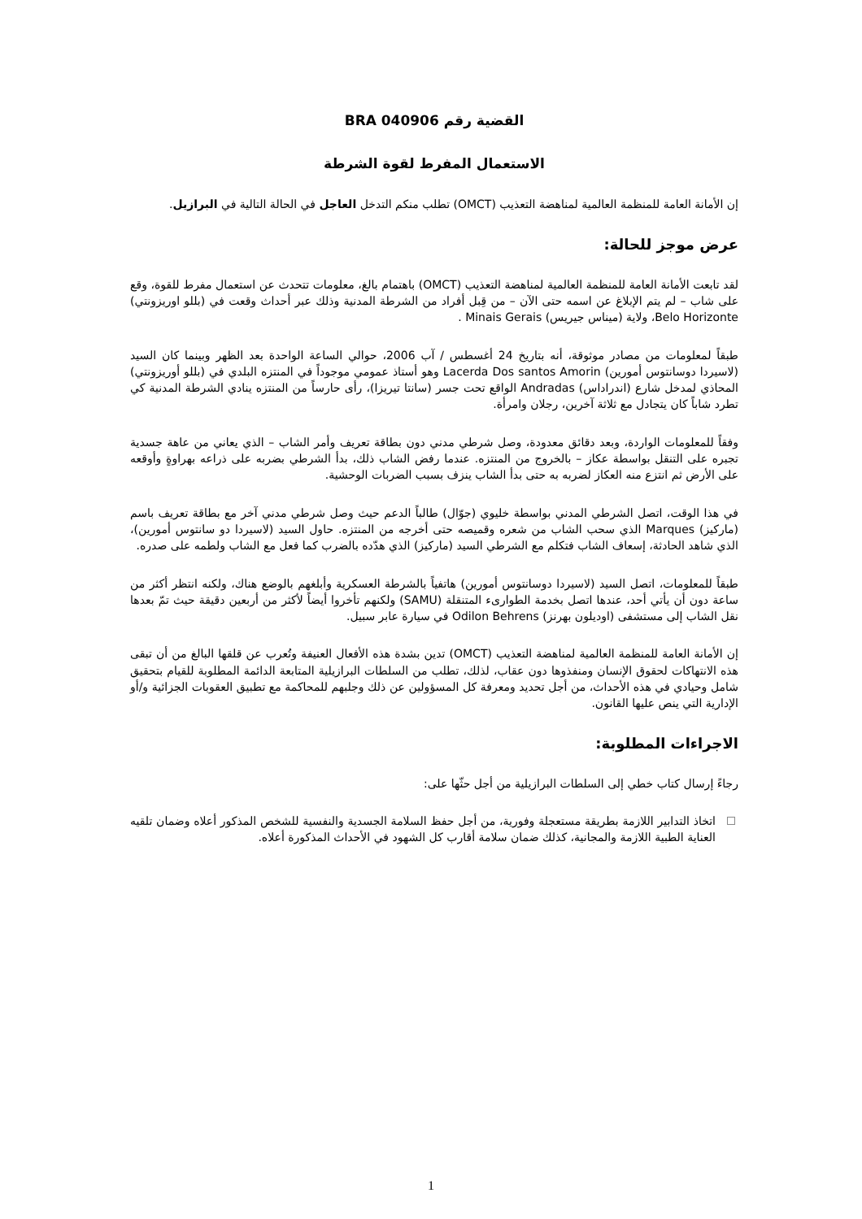القضية رقم BRA 040906
الاستعمال المفرط لقوة الشرطة
إن الأمانة العامة للمنظمة العالمية لمناهضة التعذيب (OMCT) تطلب منكم التدخل العاجل في الحالة التالية في البرازيل.
عرض موجز للحالة:
لقد تابعت الأمانة العامة للمنظمة العالمية لمناهضة التعذيب (OMCT) باهتمام بالغ، معلومات تتحدث عن استعمال مفرط للقوة، وقع على شاب – لم يتم الإبلاغ عن اسمه حتى الآن – من قِبل أفراد من الشرطة المدنية وذلك عبر أحداث وقعت في (بللو اوريزونتي) Belo Horizonte، ولاية (ميناس جيريس) Minais Gerais .
طبقاً لمعلومات من مصادر موثوقة، أنه بتاريخ 24 أغسطس / آب 2006، حوالي الساعة الواحدة بعد الظهر وبينما كان السيد (لاسيردا دوسانتوس أمورين) Lacerda Dos santos Amorin وهو أستاذ عمومي موجوداً في المنتزه البلدي في (بللو أوريزونتي) المحاذي لمدخل شارع (اندراداس) Andradas الواقع تحت جسر (سانتا تيريزا)، رأى حارساً من المنتزه ينادي الشرطة المدنية كي تطرد شاباً كان يتجادل مع ثلاثة آخرين، رجلان وامرأة.
وفقاً للمعلومات الواردة، وبعد دقائق معدودة، وصل شرطي مدني دون بطاقة تعريف وأمر الشاب – الذي يعاني من عاهة جسدية تجبره على التنقل بواسطة عكاز – بالخروج من المنتزه. عندما رفض الشاب ذلك، بدأ الشرطي بضربه على ذراعه بهراوةٍ وأوقعه على الأرض ثم انتزع منه العكاز لضربه به حتى بدأ الشاب ينزف بسبب الضربات الوحشية.
في هذا الوقت، اتصل الشرطي المدني بواسطة خليوي (جوّال) طالباً الدعم حيث وصل شرطي مدني آخر مع بطاقة تعريف باسم (ماركيز) Marques الذي سحب الشاب من شعره وقميصه حتى أخرجه من المنتزه. حاول السيد (لاسيردا دو سانتوس أمورين)، الذي شاهد الحادثة، إسعاف الشاب فتكلم مع الشرطي السيد (ماركيز) الذي هدّده بالضرب كما فعل مع الشاب ولطمه على صدره.
طبقاً للمعلومات، اتصل السيد (لاسيردا دوسانتوس أمورين) هاتفياً بالشرطة العسكرية وأبلغهم بالوضع هناك، ولكنه انتظر أكثر من ساعة دون أن يأتي أحد، عندها اتصل بخدمة الطوارىء المتنقلة (SAMU) ولكنهم تأخروا أيضاً لأكثر من أربعين دقيقة حيث تمّ بعدها نقل الشاب إلى مستشفى (اوديلون بهرنز) Odilon Behrens في سيارة عابر سبيل.
إن الأمانة العامة للمنظمة العالمية لمناهضة التعذيب (OMCT) تدين بشدة هذه الأفعال العنيفة وتُعرب عن قلقها البالغ من أن تبقى هذه الانتهاكات لحقوق الإنسان ومنفذوها دون عقاب، لذلك، تطلب من السلطات البرازيلية المتابعة الدائمة المطلوبة للقيام بتحقيق شامل وحيادي في هذه الأحداث، من أجل تحديد ومعرفة كل المسؤولين عن ذلك وجلبهم للمحاكمة مع تطبيق العقوبات الجزائية و/أو الإدارية التي ينص عليها القانون.
الاجراءات المطلوبة:
رجاءً إرسال كتاب خطي إلى السلطات البرازيلية من أجل حثّها على:
اتخاذ التدابير اللازمة بطريقة مستعجلة وفورية، من أجل حفظ السلامة الجسدية والنفسية للشخص المذكور أعلاه وضمان تلقيه العناية الطبية اللازمة والمجانية، كذلك ضمان سلامة أقارب كل الشهود في الأحداث المذكورة أعلاه.
1